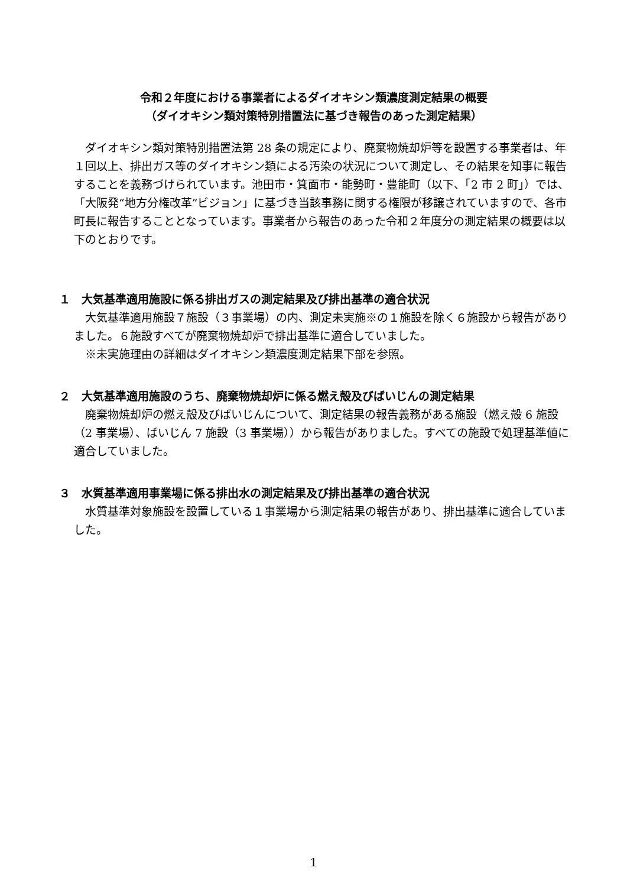令和２年度における事業者によるダイオキシン類濃度測定結果の概要
（ダイオキシン類対策特別措置法に基づき報告のあった測定結果）
ダイオキシン類対策特別措置法第 28 条の規定により、廃棄物焼却炉等を設置する事業者は、年１回以上、排出ガス等のダイオキシン類による汚染の状況について測定し、その結果を知事に報告することを義務づけられています。池田市・箕面市・能勢町・豊能町（以下、「2 市 2 町」）では、「大阪発“地方分権改革”ビジョン」に基づき当該事務に関する権限が移譲されていますので、各市町長に報告することとなっています。事業者から報告のあった令和２年度分の測定結果の概要は以下のとおりです。
１　大気基準適用施設に係る排出ガスの測定結果及び排出基準の適合状況
大気基準適用施設７施設（３事業場）の内、測定未実施※の１施設を除く６施設から報告がありました。６施設すべてが廃棄物焼却炉で排出基準に適合していました。
※未実施理由の詳細はダイオキシン類濃度測定結果下部を参照。
２　大気基準適用施設のうち、廃棄物焼却炉に係る燃え殻及びばいじんの測定結果
廃棄物焼却炉の燃え殻及びばいじんについて、測定結果の報告義務がある施設（燃え殻 6 施設（2 事業場）、ばいじん 7 施設（3 事業場））から報告がありました。すべての施設で処理基準値に適合していました。
３　水質基準適用事業場に係る排出水の測定結果及び排出基準の適合状況
水質基準対象施設を設置している１事業場から測定結果の報告があり、排出基準に適合していました。
1